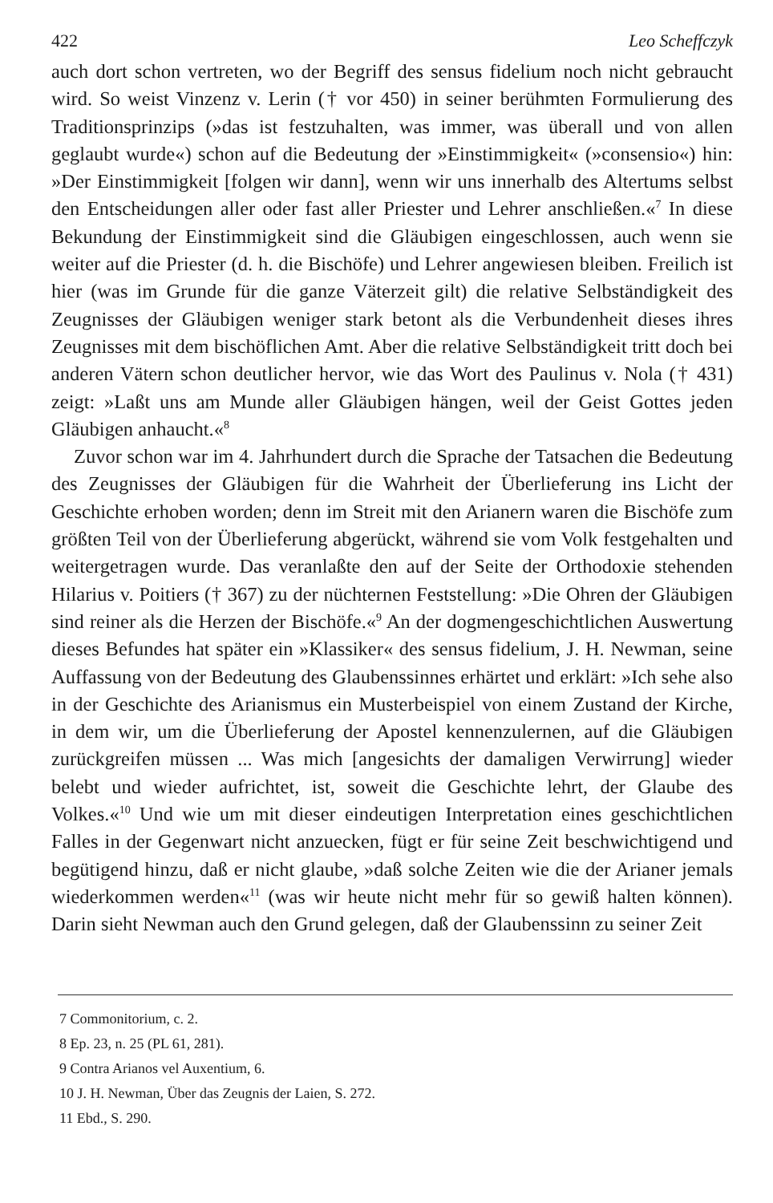422 Leo Scheffczyk
auch dort schon vertreten, wo der Begriff des sensus fidelium noch nicht gebraucht wird. So weist Vinzenz v. Lerin († vor 450) in seiner berühmten Formulierung des Traditionsprinzips (»das ist festzuhalten, was immer, was überall und von allen geglaubt wurde«) schon auf die Bedeutung der »Einstimmigkeit« (»consensio«) hin: »Der Einstimmigkeit [folgen wir dann], wenn wir uns innerhalb des Altertums selbst den Entscheidungen aller oder fast aller Priester und Lehrer anschließen.«<sup>7</sup> In diese Bekundung der Einstimmigkeit sind die Gläubigen eingeschlossen, auch wenn sie weiter auf die Priester (d. h. die Bischöfe) und Lehrer angewiesen bleiben. Freilich ist hier (was im Grunde für die ganze Väterzeit gilt) die relative Selbständigkeit des Zeugnisses der Gläubigen weniger stark betont als die Verbundenheit dieses ihres Zeugnisses mit dem bischöflichen Amt. Aber die relative Selbständigkeit tritt doch bei anderen Vätern schon deutlicher hervor, wie das Wort des Paulinus v. Nola († 431) zeigt: »Laßt uns am Munde aller Gläubigen hängen, weil der Geist Gottes jeden Gläubigen anhaucht.«<sup>8</sup>
Zuvor schon war im 4. Jahrhundert durch die Sprache der Tatsachen die Bedeutung des Zeugnisses der Gläubigen für die Wahrheit der Überlieferung ins Licht der Geschichte erhoben worden; denn im Streit mit den Arianern waren die Bischöfe zum größten Teil von der Überlieferung abgerückt, während sie vom Volk festgehalten und weitergetragen wurde. Das veranlaßte den auf der Seite der Orthodoxie stehenden Hilarius v. Poitiers († 367) zu der nüchternen Feststellung: »Die Ohren der Gläubigen sind reiner als die Herzen der Bischöfe.«<sup>9</sup> An der dogmengeschichtlichen Auswertung dieses Befundes hat später ein »Klassiker« des sensus fidelium, J. H. Newman, seine Auffassung von der Bedeutung des Glaubenssinnes erhärtet und erklärt: »Ich sehe also in der Geschichte des Arianismus ein Musterbeispiel von einem Zustand der Kirche, in dem wir, um die Überlieferung der Apostel kennenzulernen, auf die Gläubigen zurückgreifen müssen ... Was mich [angesichts der damaligen Verwirrung] wieder belebt und wieder aufrichtet, ist, soweit die Geschichte lehrt, der Glaube des Volkes.«<sup>10</sup> Und wie um mit dieser eindeutigen Interpretation eines geschichtlichen Falles in der Gegenwart nicht anzuecken, fügt er für seine Zeit beschwichtigend und begütigend hinzu, daß er nicht glaube, »daß solche Zeiten wie die der Arianer jemals wiederkommen werden«<sup>11</sup> (was wir heute nicht mehr für so gewiß halten können). Darin sieht Newman auch den Grund gelegen, daß der Glaubenssinn zu seiner Zeit
7 Commonitorium, c. 2.
8 Ep. 23, n. 25 (PL 61, 281).
9 Contra Arianos vel Auxentium, 6.
10 J. H. Newman, Über das Zeugnis der Laien, S. 272.
11 Ebd., S. 290.